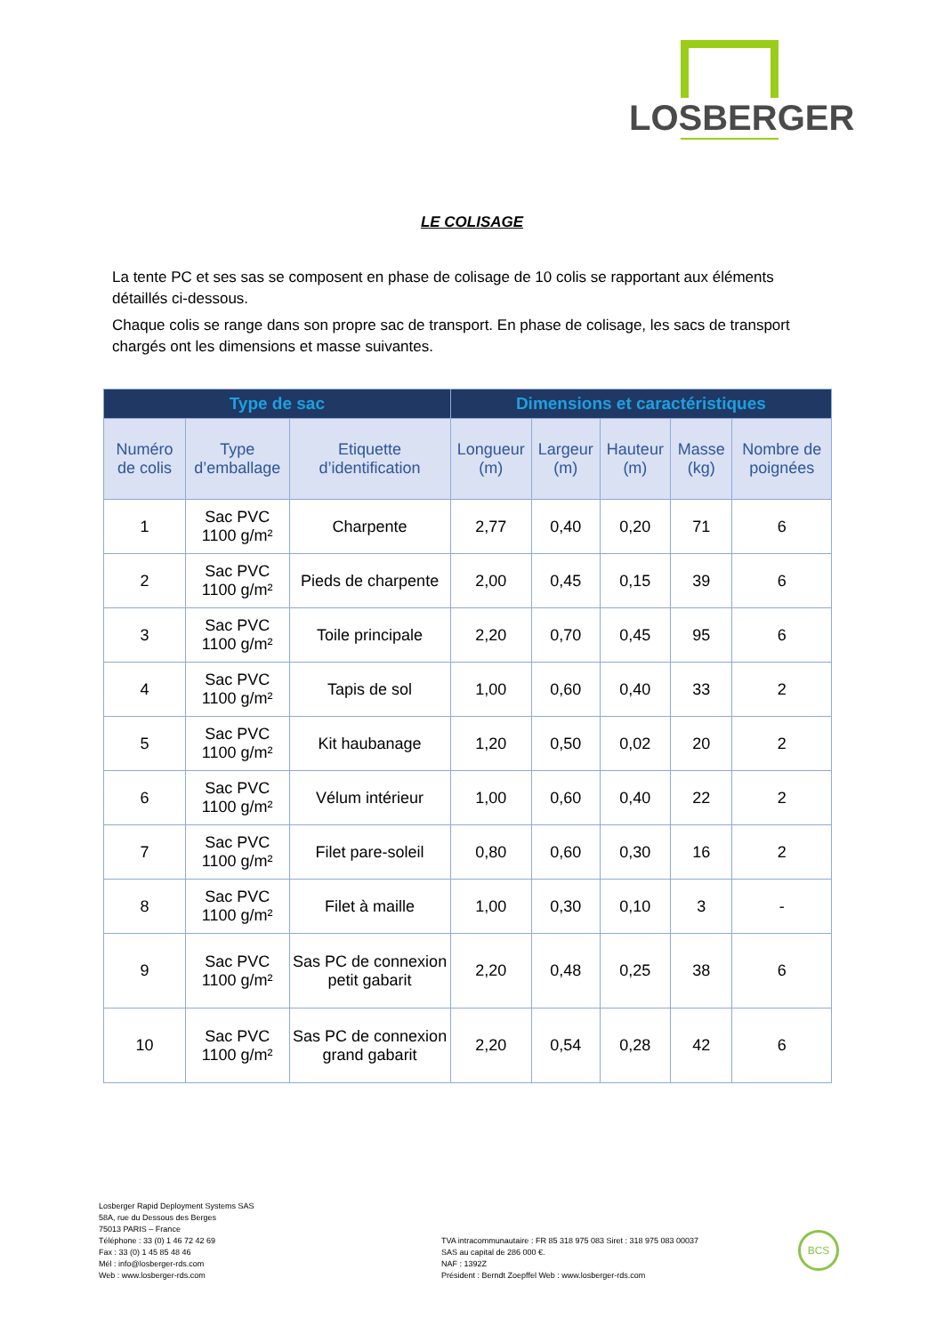LOSBERGER
LE COLISAGE
La tente PC et ses sas se composent en phase de colisage de 10 colis se rapportant aux éléments détaillés ci-dessous.
Chaque colis se range dans son propre sac de transport. En phase de colisage, les sacs de transport chargés ont les dimensions et masse suivantes.
| Type de sac | | | Dimensions et caractéristiques | | | | |
| --- | --- | --- | --- | --- | --- | --- | --- |
| Numéro de colis | Type d’emballage | Etiquette d’identification | Longueur (m) | Largeur (m) | Hauteur (m) | Masse (kg) | Nombre de poignées |
| 1 | Sac PVC 1100 g/m² | Charpente | 2,77 | 0,40 | 0,20 | 71 | 6 |
| 2 | Sac PVC 1100 g/m² | Pieds de charpente | 2,00 | 0,45 | 0,15 | 39 | 6 |
| 3 | Sac PVC 1100 g/m² | Toile principale | 2,20 | 0,70 | 0,45 | 95 | 6 |
| 4 | Sac PVC 1100 g/m² | Tapis de sol | 1,00 | 0,60 | 0,40 | 33 | 2 |
| 5 | Sac PVC 1100 g/m² | Kit haubanage | 1,20 | 0,50 | 0,02 | 20 | 2 |
| 6 | Sac PVC 1100 g/m² | Vélum intérieur | 1,00 | 0,60 | 0,40 | 22 | 2 |
| 7 | Sac PVC 1100 g/m² | Filet pare-soleil | 0,80 | 0,60 | 0,30 | 16 | 2 |
| 8 | Sac PVC 1100 g/m² | Filet à maille | 1,00 | 0,30 | 0,10 | 3 | - |
| 9 | Sac PVC 1100 g/m² | Sas PC de connexion petit gabarit | 2,20 | 0,48 | 0,25 | 38 | 6 |
| 10 | Sac PVC 1100 g/m² | Sas PC de connexion grand gabarit | 2,20 | 0,54 | 0,28 | 42 | 6 |
Losberger Rapid Deployment Systems SAS
58A, rue du Dessous des Berges
75013 PARIS – France
Téléphone : 33 (0) 1 46 72 42 69
Fax : 33 (0) 1 45 85 48 46
Mél : info@losberger-rds.com
Web : www.losberger-rds.com
TVA intracommunautaire : FR 85 318 975 083 Siret : 318 975 083 00037
SAS au capital de 286 000 €.
NAF : 1392Z
Président : Berndt Zoepffel Web : www.losberger-rds.com
BCS